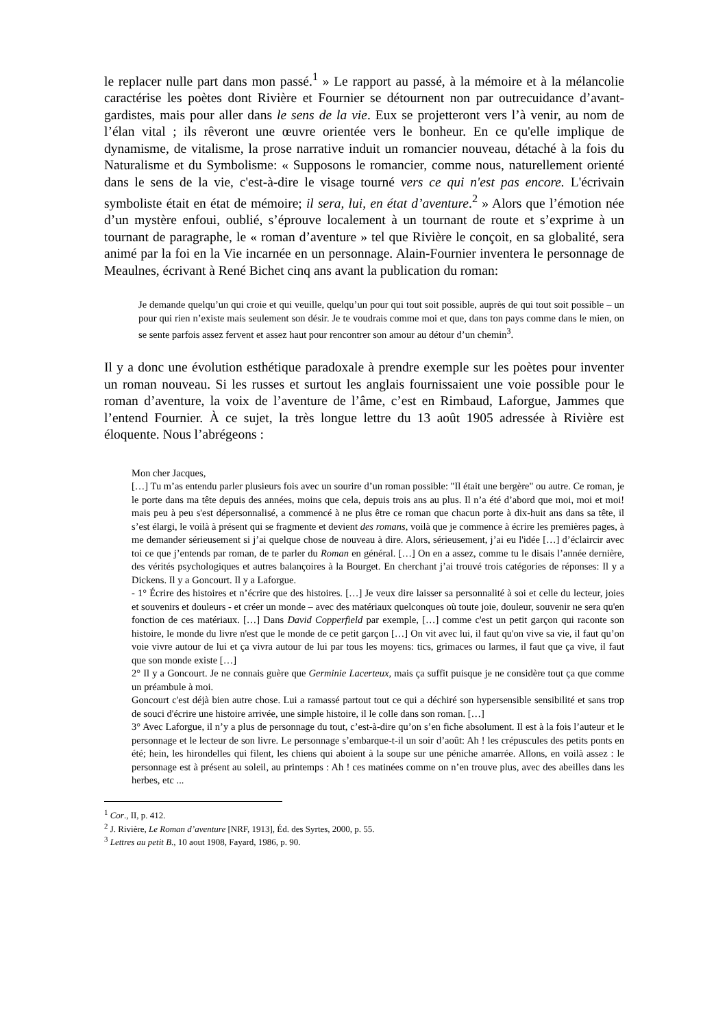le replacer nulle part dans mon passé.<sup>1</sup> » Le rapport au passé, à la mémoire et à la mélancolie caractérise les poètes dont Rivière et Fournier se détournent non par outrecuidance d’avant-gardistes, mais pour aller dans le sens de la vie. Eux se projetteront vers l’à venir, au nom de l’élan vital ; ils rêveront une œuvre orientée vers le bonheur. En ce qu'elle implique de dynamisme, de vitalisme, la prose narrative induit un romancier nouveau, détaché à la fois du Naturalisme et du Symbolisme: « Supposons le romancier, comme nous, naturellement orienté dans le sens de la vie, c'est-à-dire le visage tourné vers ce qui n'est pas encore. L'écrivain symboliste était en état de mémoire; il sera, lui, en état d’aventure.<sup>2</sup> » Alors que l’émotion née d’un mystère enfoui, oublié, s’éprouve localement à un tournant de route et s’exprime à un tournant de paragraphe, le « roman d’aventure » tel que Rivière le conçoit, en sa globalité, sera animé par la foi en la Vie incarnée en un personnage. Alain-Fournier inventera le personnage de Meaulnes, écrivant à René Bichet cinq ans avant la publication du roman:
Je demande quelqu’un qui croie et qui veuille, quelqu’un pour qui tout soit possible, auprès de qui tout soit possible – un pour qui rien n’existe mais seulement son désir. Je te voudrais comme moi et que, dans ton pays comme dans le mien, on se sente parfois assez fervent et assez haut pour rencontrer son amour au détour d’un chemin<sup>3</sup>.
Il y a donc une évolution esthétique paradoxale à prendre exemple sur les poètes pour inventer un roman nouveau. Si les russes et surtout les anglais fournissaient une voie possible pour le roman d’aventure, la voix de l’aventure de l’âme, c’est en Rimbaud, Laforgue, Jammes que l’entend Fournier. À ce sujet, la très longue lettre du 13 août 1905 adressée à Rivière est éloquente. Nous l’abrégeons :
Mon cher Jacques,
[…] Tu m’as entendu parler plusieurs fois avec un sourire d’un roman possible: "Il était une bergère" ou autre. Ce roman, je le porte dans ma tête depuis des années, moins que cela, depuis trois ans au plus. Il n’a été d’abord que moi, moi et moi! mais peu à peu s'est dépersonnalisé, a commencé à ne plus être ce roman que chacun porte à dix-huit ans dans sa tête, il s’est élargi, le voilà à présent qui se fragmente et devient des romans, voilà que je commence à écrire les premières pages, à me demander sérieusement si j’ai quelque chose de nouveau à dire. Alors, sérieusement, j’ai eu l'idée […] d’éclaircir avec toi ce que j’entends par roman, de te parler du Roman en général. […] On en a assez, comme tu le disais l’année dernière, des vérités psychologiques et autres balançoires à la Bourget. En cherchant j’ai trouvé trois catégories de réponses: Il y a Dickens. Il y a Goncourt. Il y a Laforgue.
- 1° Écrire des histoires et n’écrire que des histoires. […] Je veux dire laisser sa personnalité à soi et celle du lecteur, joies et souvenirs et douleurs - et créer un monde – avec des matériaux quelconques où toute joie, douleur, souvenir ne sera qu'en fonction de ces matériaux. […] Dans David Copperfield par exemple, […] comme c'est un petit garçon qui raconte son histoire, le monde du livre n'est que le monde de ce petit garçon […] On vit avec lui, il faut qu'on vive sa vie, il faut qu’on voie vivre autour de lui et ça vivra autour de lui par tous les moyens: tics, grimaces ou larmes, il faut que ça vive, il faut que son monde existe […]
2° Il y a Goncourt. Je ne connais guère que Germinie Lacerteux, mais ça suffit puisque je ne considère tout ça que comme un préambule à moi.
Goncourt c'est déjà bien autre chose. Lui a ramassé partout tout ce qui a déchiré son hypersensible sensibilité et sans trop de souci d'écrire une histoire arrivée, une simple histoire, il le colle dans son roman. […]
3° Avec Laforgue, il n’y a plus de personnage du tout, c’est-à-dire qu’on s’en fiche absolument. Il est à la fois l’auteur et le personnage et le lecteur de son livre. Le personnage s’embarque-t-il un soir d’août: Ah ! les crépuscules des petits ponts en été; hein, les hirondelles qui filent, les chiens qui aboient à la soupe sur une péniche amarrée. Allons, en voilà assez : le personnage est à présent au soleil, au printemps : Ah ! ces matinées comme on n’en trouve plus, avec des abeilles dans les herbes, etc ...
<sup>1</sup> Cor., II, p. 412.
<sup>2</sup> J. Rivière, Le Roman d’aventure [NRF, 1913], Éd. des Syrtes, 2000, p. 55.
<sup>3</sup> Lettres au petit B., 10 aout 1908, Fayard, 1986, p. 90.